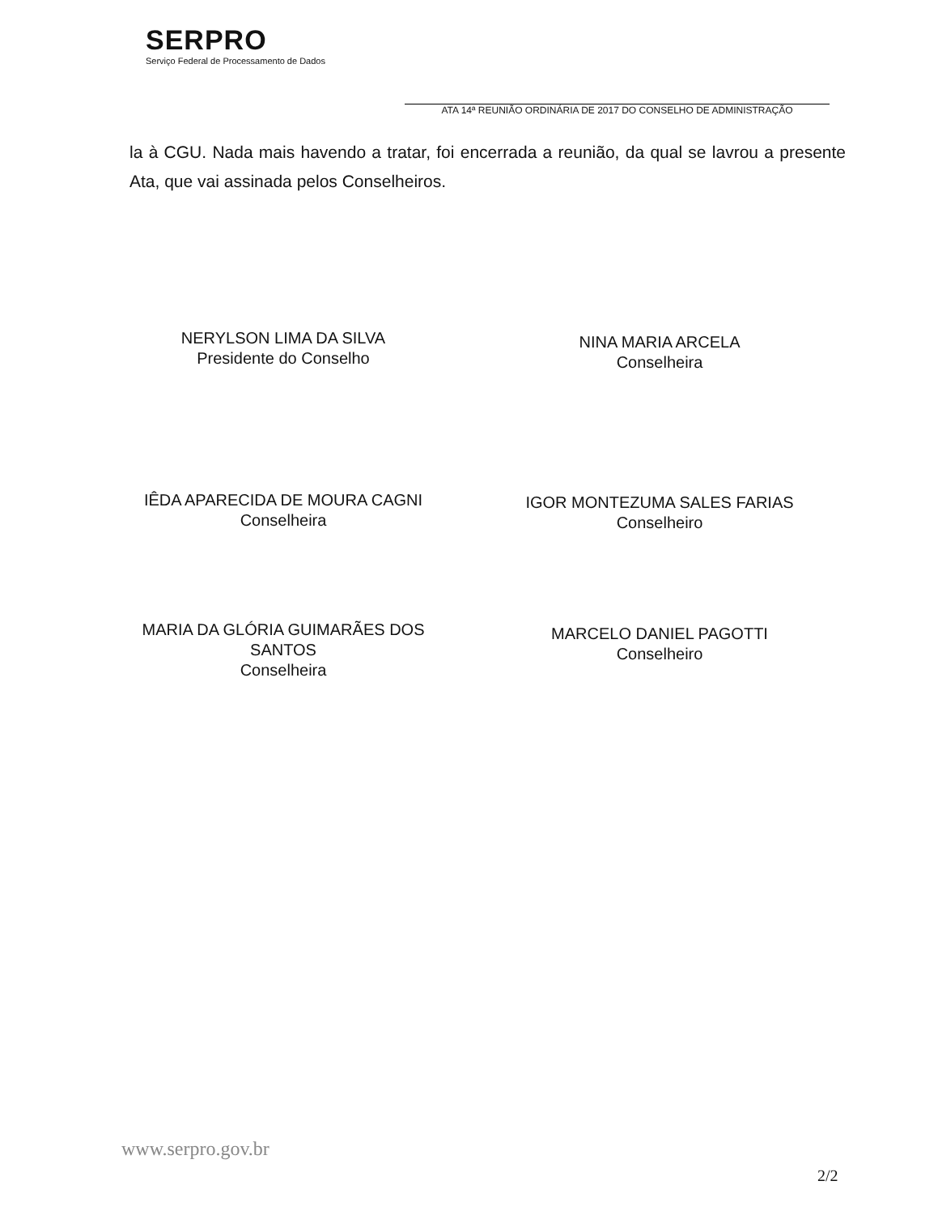SERPRO
Serviço Federal de Processamento de Dados
ATA 14ª REUNIÃO ORDINÁRIA DE 2017 DO CONSELHO DE ADMINISTRAÇÃO
la à CGU. Nada mais havendo a tratar, foi encerrada a reunião, da qual se lavrou a presente Ata, que vai assinada pelos Conselheiros.
NERYLSON LIMA DA SILVA
Presidente do Conselho
NINA MARIA ARCELA
Conselheira
IÊDA APARECIDA DE MOURA CAGNI
Conselheira
IGOR MONTEZUMA SALES FARIAS
Conselheiro
MARIA DA GLÓRIA GUIMARÃES DOS
SANTOS
Conselheira
MARCELO DANIEL PAGOTTI
Conselheiro
www.serpro.gov.br
2/2